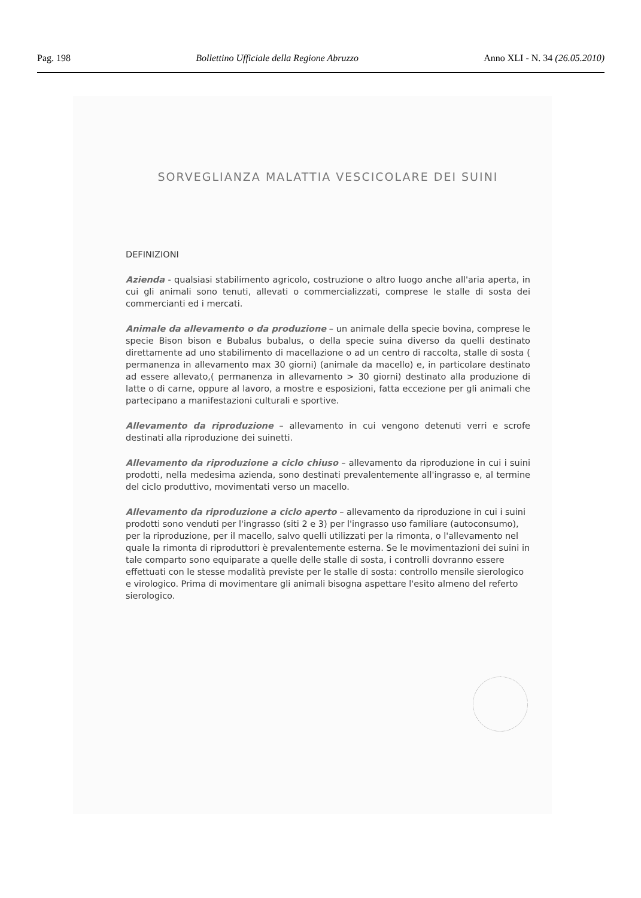Pag. 198 Bollettino Ufficiale della Regione Abruzzo Anno XLI - N. 34 (26.05.2010)
SORVEGLIANZA MALATTIA VESCICOLARE DEI SUINI
DEFINIZIONI
Azienda - qualsiasi stabilimento agricolo, costruzione o altro luogo anche all'aria aperta, in cui gli animali sono tenuti, allevati o commercializzati, comprese le stalle di sosta dei commercianti ed i mercati.
Animale da allevamento o da produzione – un animale della specie bovina, comprese le specie Bison bison e Bubalus bubalus, o della specie suina diverso da quelli destinato direttamente ad uno stabilimento di macellazione o ad un centro di raccolta, stalle di sosta ( permanenza in allevamento max 30 giorni) (animale da macello) e, in particolare destinato ad essere allevato,( permanenza in allevamento > 30 giorni) destinato alla produzione di latte o di carne, oppure al lavoro, a mostre e esposizioni, fatta eccezione per gli animali che partecipano a manifestazioni culturali e sportive.
Allevamento da riproduzione – allevamento in cui vengono detenuti verri e scrofe destinati alla riproduzione dei suinetti.
Allevamento da riproduzione a ciclo chiuso – allevamento da riproduzione in cui i suini prodotti, nella medesima azienda, sono destinati prevalentemente all'ingrasso e, al termine del ciclo produttivo, movimentati verso un macello.
Allevamento da riproduzione a ciclo aperto – allevamento da riproduzione in cui i suini prodotti sono venduti per l'ingrasso (siti 2 e 3) per l'ingrasso uso familiare (autoconsumo), per la riproduzione, per il macello, salvo quelli utilizzati per la rimonta, o l'allevamento nel quale la rimonta di riproduttori è prevalentemente esterna. Se le movimentazioni dei suini in tale comparto sono equiparate a quelle delle stalle di sosta, i controlli dovranno essere effettuati con le stesse modalità previste per le stalle di sosta: controllo mensile sierologico e virologico. Prima di movimentare gli animali bisogna aspettare l'esito almeno del referto sierologico.